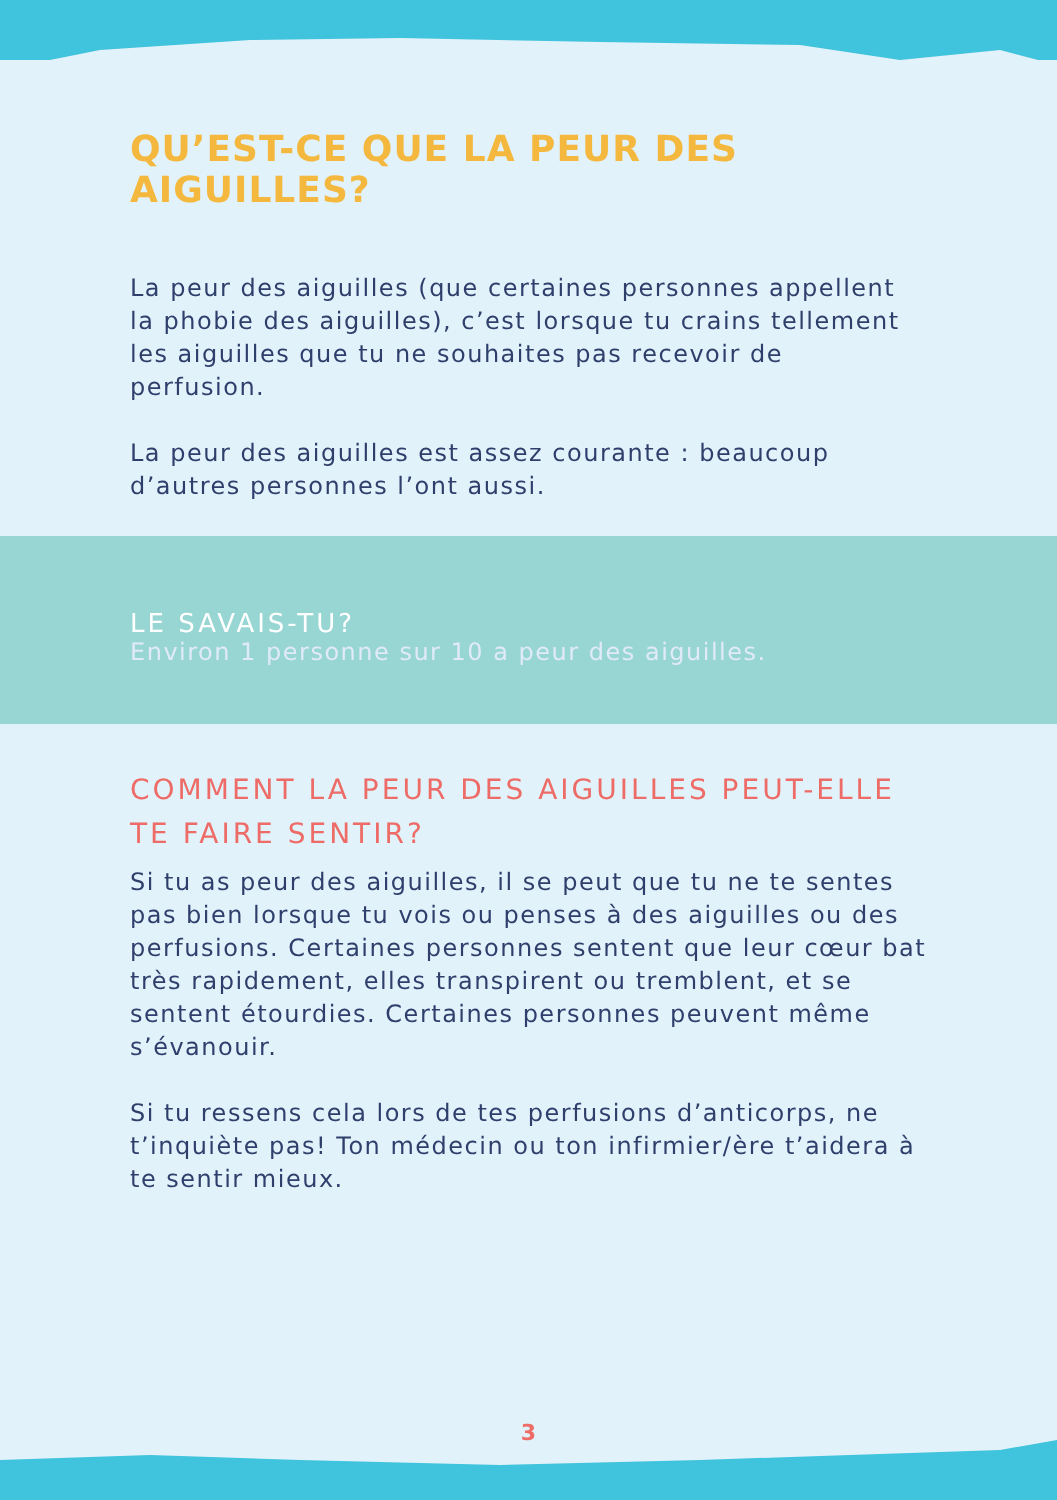QU’EST-CE QUE LA PEUR DES AIGUILLES?
La peur des aiguilles (que certaines personnes appellent la phobie des aiguilles), c’est lorsque tu crains tellement les aiguilles que tu ne souhaites pas recevoir de perfusion.
La peur des aiguilles est assez courante : beaucoup d’autres personnes l’ont aussi.
LE SAVAIS-TU?
Environ 1 personne sur 10 a peur des aiguilles.
COMMENT LA PEUR DES AIGUILLES PEUT-ELLE TE FAIRE SENTIR?
Si tu as peur des aiguilles, il se peut que tu ne te sentes pas bien lorsque tu vois ou penses à des aiguilles ou des perfusions. Certaines personnes sentent que leur cœur bat très rapidement, elles transpirent ou tremblent, et se sentent étourdies. Certaines personnes peuvent même s’évanouir.
Si tu ressens cela lors de tes perfusions d’anticorps, ne t’inquiète pas! Ton médecin ou ton infirmier/ère t’aidera à te sentir mieux.
3